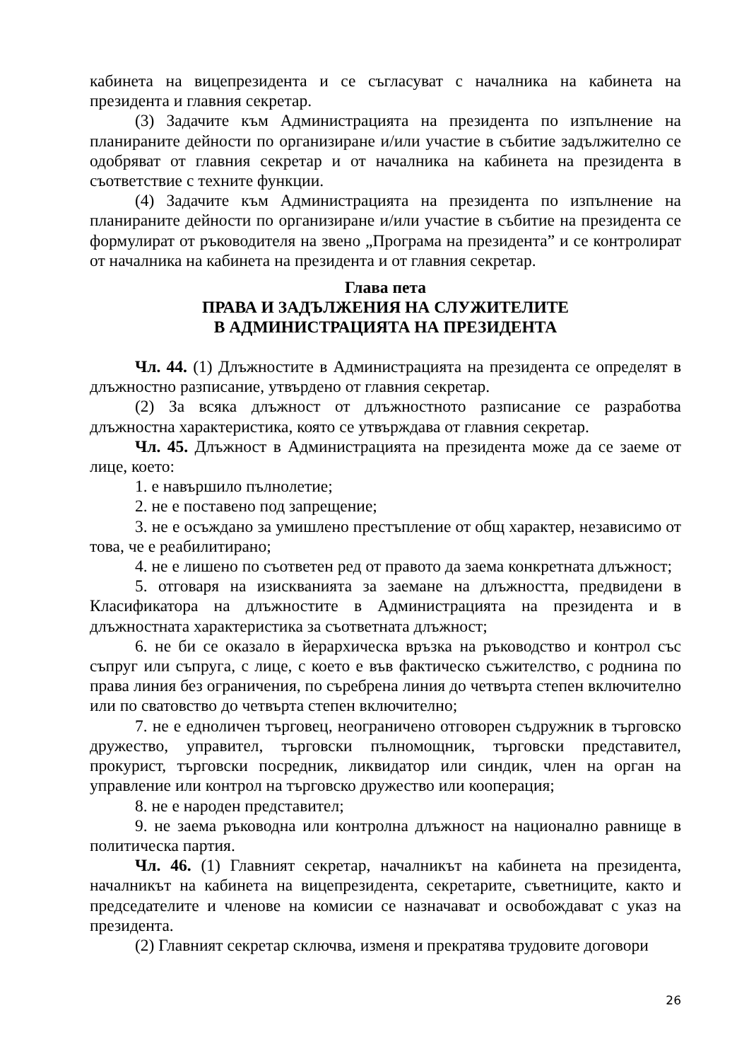кабинета на вицепрезидента и се съгласуват с началника на кабинета на президента и главния секретар.
(3) Задачите към Администрацията на президента по изпълнение на планираните дейности по организиране и/или участие в събитие задължително се одобряват от главния секретар и от началника на кабинета на президента в съответствие с техните функции.
(4) Задачите към Администрацията на президента по изпълнение на планираните дейности по организиране и/или участие в събитие на президента се формулират от ръководителя на звено „Програма на президента” и се контролират от началника на кабинета на президента и от главния секретар.
Глава пета
ПРАВА И ЗАДЪЛЖЕНИЯ НА СЛУЖИТЕЛИТЕ
В АДМИНИСТРАЦИЯТА НА ПРЕЗИДЕНТА
Чл. 44. (1) Длъжностите в Администрацията на президента се определят в длъжностно разписание, утвърдено от главния секретар.
(2) За всяка длъжност от длъжностното разписание се разработва длъжностна характеристика, която се утвърждава от главния секретар.
Чл. 45. Длъжност в Администрацията на президента може да се заеме от лице, което:
1. е навършило пълнолетие;
2. не е поставено под запрещение;
3. не е осъждано за умишлено престъпление от общ характер, независимо от това, че е реабилитирано;
4. не е лишено по съответен ред от правото да заема конкретната длъжност;
5. отговаря на изискванията за заемане на длъжността, предвидени в Класификатора на длъжностите в Администрацията на президента и в длъжностната характеристика за съответната длъжност;
6. не би се оказало в йерархическа връзка на ръководство и контрол със съпруг или съпруга, с лице, с което е във фактическо съжителство, с роднина по права линия без ограничения, по съребрена линия до четвърта степен включително или по сватовство до четвърта степен включително;
7. не е едноличен търговец, неограничено отговорен съдружник в търговско дружество, управител, търговски пълномощник, търговски представител, прокурист, търговски посредник, ликвидатор или синдик, член на орган на управление или контрол на търговско дружество или кооперация;
8. не е народен представител;
9. не заема ръководна или контролна длъжност на национално равнище в политическа партия.
Чл. 46. (1) Главният секретар, началникът на кабинета на президента, началникът на кабинета на вицепрезидента, секретарите, съветниците, както и председателите и членове на комисии се назначават и освобождават с указ на президента.
(2) Главният секретар сключва, изменя и прекратява трудовите договори
26